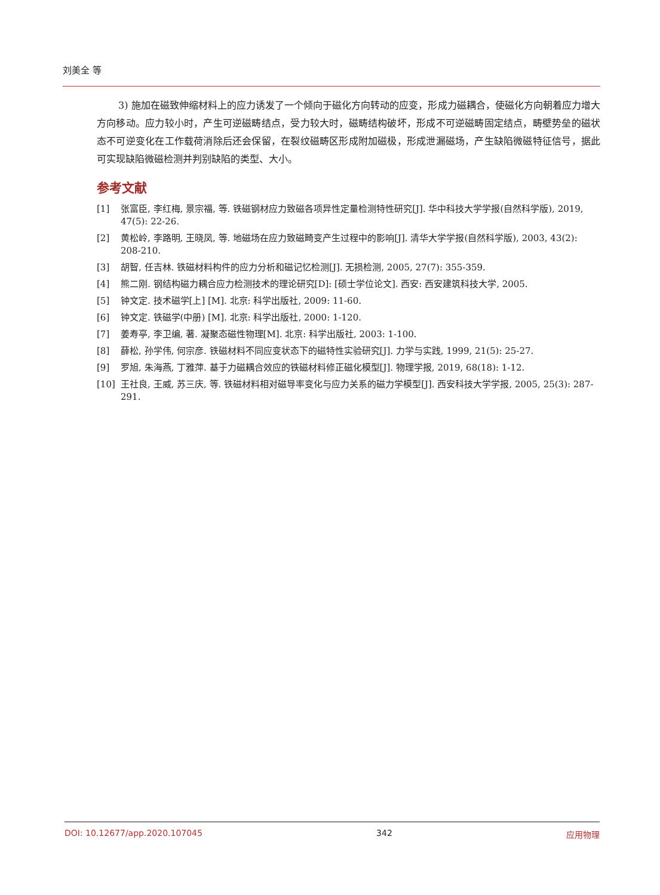刘美全 等
3) 施加在磁致伸缩材料上的应力诱发了一个倾向于磁化方向转动的应变，形成力磁耦合，使磁化方向朝着应力增大方向移动。应力较小时，产生可逆磁畴结点，受力较大时，磁畴结构破坏，形成不可逆磁畴固定结点，畴壁势垒的磁状态不可逆变化在工作载荷消除后还会保留，在裂纹磁畴区形成附加磁极，形成泄漏磁场，产生缺陷微磁特征信号，据此可实现缺陷微磁检测并判别缺陷的类型、大小。
参考文献
[1] 张富臣, 李红梅, 景宗福, 等. 铁磁钢材应力致磁各项异性定量检测特性研究[J]. 华中科技大学学报(自然科学版), 2019, 47(5): 22-26.
[2] 黄松岭, 李路明, 王晓凤, 等. 地磁场在应力致磁畸变产生过程中的影响[J]. 清华大学学报(自然科学版), 2003, 43(2): 208-210.
[3] 胡智, 任吉林. 铁磁材料构件的应力分析和磁记忆检测[J]. 无损检测, 2005, 27(7): 355-359.
[4] 熊二刚. 钢结构磁力耦合应力检测技术的理论研究[D]: [硕士学位论文]. 西安: 西安建筑科技大学, 2005.
[5] 钟文定. 技术磁学[上] [M]. 北京: 科学出版社, 2009: 11-60.
[6] 钟文定. 铁磁学(中册) [M]. 北京: 科学出版社, 2000: 1-120.
[7] 姜寿亭, 李卫编, 著. 凝聚态磁性物理[M]. 北京: 科学出版社, 2003: 1-100.
[8] 薛松, 孙学伟, 何宗彦. 铁磁材料不同应变状态下的磁特性实验研究[J]. 力学与实践, 1999, 21(5): 25-27.
[9] 罗旭, 朱海燕, 丁雅萍. 基于力磁耦合效应的铁磁材料修正磁化模型[J]. 物理学报, 2019, 68(18): 1-12.
[10] 王社良, 王威, 苏三庆, 等. 铁磁材料相对磁导率变化与应力关系的磁力学模型[J]. 西安科技大学学报, 2005, 25(3): 287-291.
DOI: 10.12677/app.2020.107045 342 应用物理